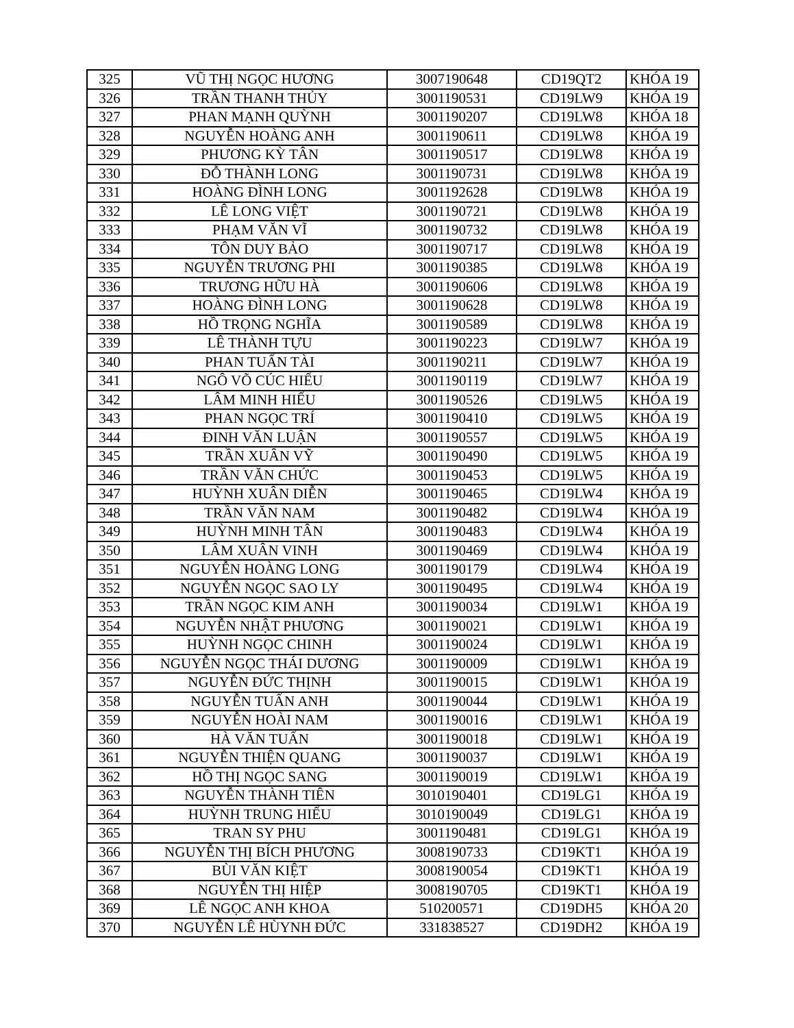| 325 | VŨ THỊ NGỌC HƯƠNG | 3007190648 | CD19QT2 | KHÓA 19 |
| 326 | TRẦN THANH THỦY | 3001190531 | CD19LW9 | KHÓA 19 |
| 327 | PHAN MẠNH QUỲNH | 3001190207 | CD19LW8 | KHÓA 18 |
| 328 | NGUYỄN HOÀNG ANH | 3001190611 | CD19LW8 | KHÓA 19 |
| 329 | PHƯƠNG KỲ TÂN | 3001190517 | CD19LW8 | KHÓA 19 |
| 330 | ĐỖ THÀNH LONG | 3001190731 | CD19LW8 | KHÓA 19 |
| 331 | HOÀNG ĐÌNH LONG | 3001192628 | CD19LW8 | KHÓA 19 |
| 332 | LÊ LONG VIỆT | 3001190721 | CD19LW8 | KHÓA 19 |
| 333 | PHẠM VĂN VĨ | 3001190732 | CD19LW8 | KHÓA 19 |
| 334 | TÔN DUY BẢO | 3001190717 | CD19LW8 | KHÓA 19 |
| 335 | NGUYỄN TRƯƠNG PHI | 3001190385 | CD19LW8 | KHÓA 19 |
| 336 | TRƯƠNG HỮU HÀ | 3001190606 | CD19LW8 | KHÓA 19 |
| 337 | HOÀNG ĐÌNH LONG | 3001190628 | CD19LW8 | KHÓA 19 |
| 338 | HỒ TRỌNG NGHĨA | 3001190589 | CD19LW8 | KHÓA 19 |
| 339 | LÊ THÀNH TỰU | 3001190223 | CD19LW7 | KHÓA 19 |
| 340 | PHAN TUẤN TÀI | 3001190211 | CD19LW7 | KHÓA 19 |
| 341 | NGÔ VÕ CÚC HIẾU | 3001190119 | CD19LW7 | KHÓA 19 |
| 342 | LÂM MINH HIẾU | 3001190526 | CD19LW5 | KHÓA 19 |
| 343 | PHAN NGỌC TRÍ | 3001190410 | CD19LW5 | KHÓA 19 |
| 344 | ĐINH VĂN LUẬN | 3001190557 | CD19LW5 | KHÓA 19 |
| 345 | TRẦN XUÂN VỸ | 3001190490 | CD19LW5 | KHÓA 19 |
| 346 | TRẦN VĂN CHỨC | 3001190453 | CD19LW5 | KHÓA 19 |
| 347 | HUỲNH XUÂN DIỄN | 3001190465 | CD19LW4 | KHÓA 19 |
| 348 | TRẦN VĂN NAM | 3001190482 | CD19LW4 | KHÓA 19 |
| 349 | HUỲNH MINH TÂN | 3001190483 | CD19LW4 | KHÓA 19 |
| 350 | LÂM XUÂN VINH | 3001190469 | CD19LW4 | KHÓA 19 |
| 351 | NGUYỄN HOÀNG LONG | 3001190179 | CD19LW4 | KHÓA 19 |
| 352 | NGUYỄN NGỌC SAO LY | 3001190495 | CD19LW4 | KHÓA 19 |
| 353 | TRẦN NGỌC KIM ANH | 3001190034 | CD19LW1 | KHÓA 19 |
| 354 | NGUYỄN NHẬT PHƯƠNG | 3001190021 | CD19LW1 | KHÓA 19 |
| 355 | HUỲNH NGỌC CHINH | 3001190024 | CD19LW1 | KHÓA 19 |
| 356 | NGUYỄN NGỌC THÁI DƯƠNG | 3001190009 | CD19LW1 | KHÓA 19 |
| 357 | NGUYỄN ĐỨC THỊNH | 3001190015 | CD19LW1 | KHÓA 19 |
| 358 | NGUYỄN TUẤN ANH | 3001190044 | CD19LW1 | KHÓA 19 |
| 359 | NGUYỄN HOÀI NAM | 3001190016 | CD19LW1 | KHÓA 19 |
| 360 | HÀ VĂN TUẤN | 3001190018 | CD19LW1 | KHÓA 19 |
| 361 | NGUYỄN THIỆN QUANG | 3001190037 | CD19LW1 | KHÓA 19 |
| 362 | HỒ THỊ NGỌC SANG | 3001190019 | CD19LW1 | KHÓA 19 |
| 363 | NGUYỄN THÀNH TIÊN | 3010190401 | CD19LG1 | KHÓA 19 |
| 364 | HUỲNH TRUNG HIẾU | 3010190049 | CD19LG1 | KHÓA 19 |
| 365 | TRAN SY PHU | 3001190481 | CD19LG1 | KHÓA 19 |
| 366 | NGUYỄN THỊ BÍCH PHƯƠNG | 3008190733 | CD19KT1 | KHÓA 19 |
| 367 | BÙI VĂN KIỆT | 3008190054 | CD19KT1 | KHÓA 19 |
| 368 | NGUYỄN THỊ HIỆP | 3008190705 | CD19KT1 | KHÓA 19 |
| 369 | LÊ NGỌC ANH KHOA | 510200571 | CD19DH5 | KHÓA 20 |
| 370 | NGUYỄN LÊ HÙYNH ĐỨC | 331838527 | CD19DH2 | KHÓA 19 |